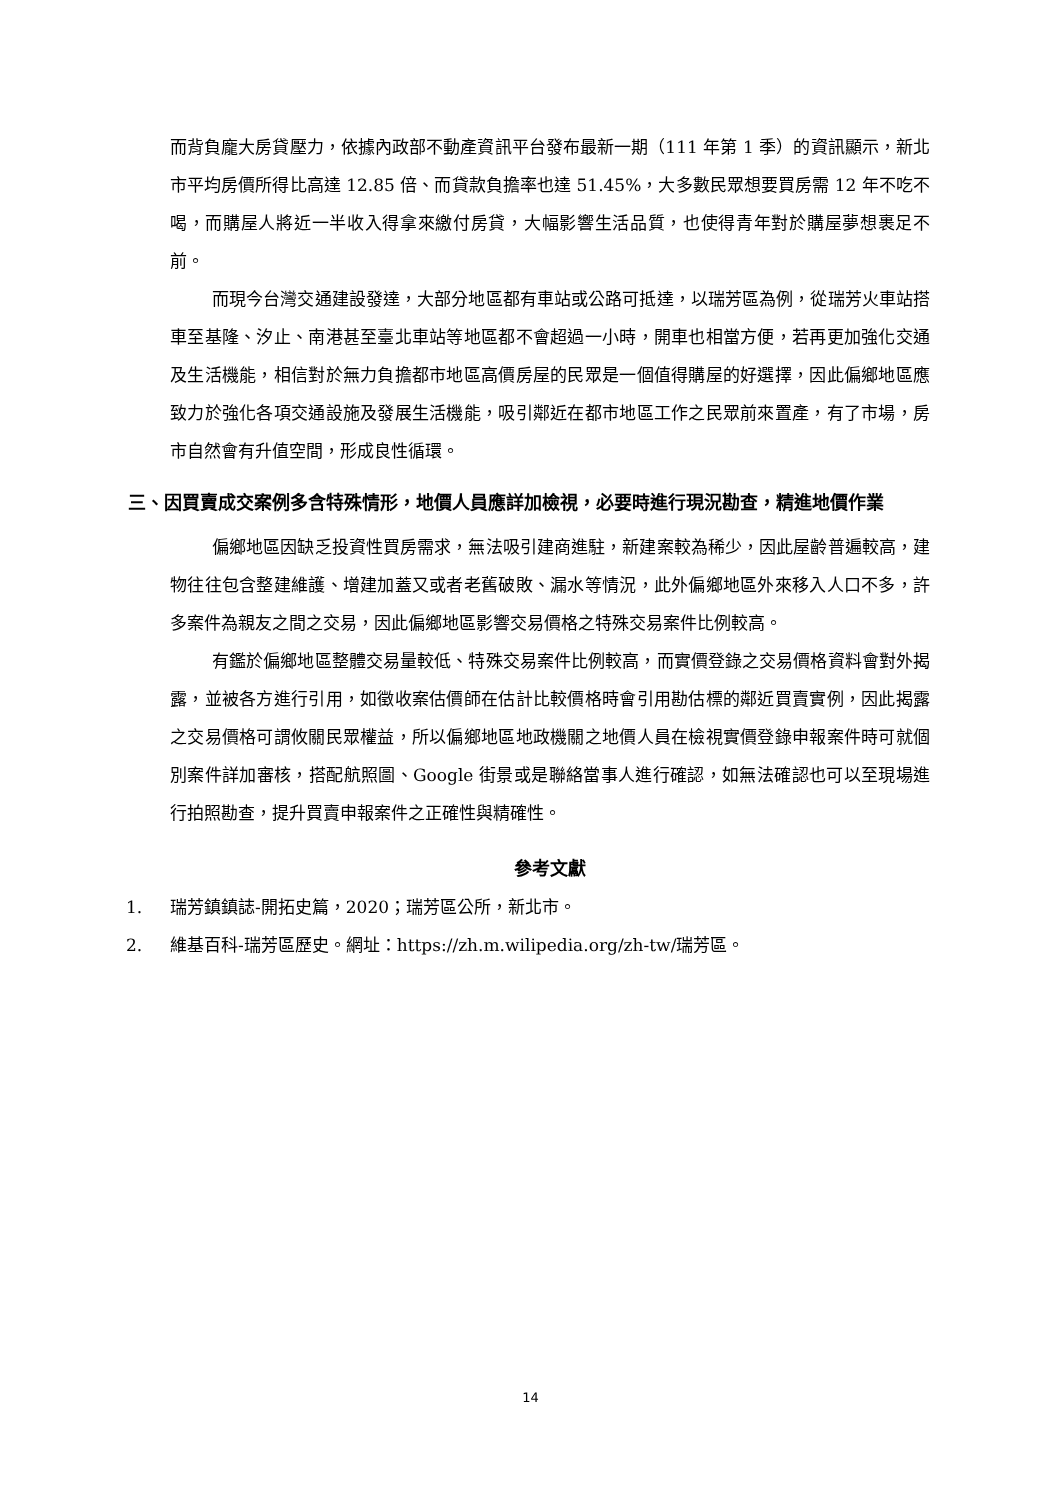而背負龐大房貸壓力，依據內政部不動產資訊平台發布最新一期（111 年第 1 季）的資訊顯示，新北市平均房價所得比高達 12.85 倍、而貸款負擔率也達 51.45%，大多數民眾想要買房需 12 年不吃不喝，而購屋人將近一半收入得拿來繳付房貸，大幅影響生活品質，也使得青年對於購屋夢想裹足不前。
而現今台灣交通建設發達，大部分地區都有車站或公路可抵達，以瑞芳區為例，從瑞芳火車站搭車至基隆、汐止、南港甚至臺北車站等地區都不會超過一小時，開車也相當方便，若再更加強化交通及生活機能，相信對於無力負擔都市地區高價房屋的民眾是一個值得購屋的好選擇，因此偏鄉地區應致力於強化各項交通設施及發展生活機能，吸引鄰近在都市地區工作之民眾前來置產，有了市場，房市自然會有升值空間，形成良性循環。
三、因買賣成交案例多含特殊情形，地價人員應詳加檢視，必要時進行現況勘查，精進地價作業
偏鄉地區因缺乏投資性買房需求，無法吸引建商進駐，新建案較為稀少，因此屋齡普遍較高，建物往往包含整建維護、增建加蓋又或者老舊破敗、漏水等情況，此外偏鄉地區外來移入人口不多，許多案件為親友之間之交易，因此偏鄉地區影響交易價格之特殊交易案件比例較高。
有鑑於偏鄉地區整體交易量較低、特殊交易案件比例較高，而實價登錄之交易價格資料會對外揭露，並被各方進行引用，如徵收案估價師在估計比較價格時會引用勘估標的鄰近買賣實例，因此揭露之交易價格可謂攸關民眾權益，所以偏鄉地區地政機關之地價人員在檢視實價登錄申報案件時可就個別案件詳加審核，搭配航照圖、Google 街景或是聯絡當事人進行確認，如無法確認也可以至現場進行拍照勘查，提升買賣申報案件之正確性與精確性。
參考文獻
1. 瑞芳鎮鎮誌-開拓史篇，2020；瑞芳區公所，新北市。
2. 維基百科-瑞芳區歷史。網址：https://zh.m.wilipedia.org/zh-tw/瑞芳區。
14